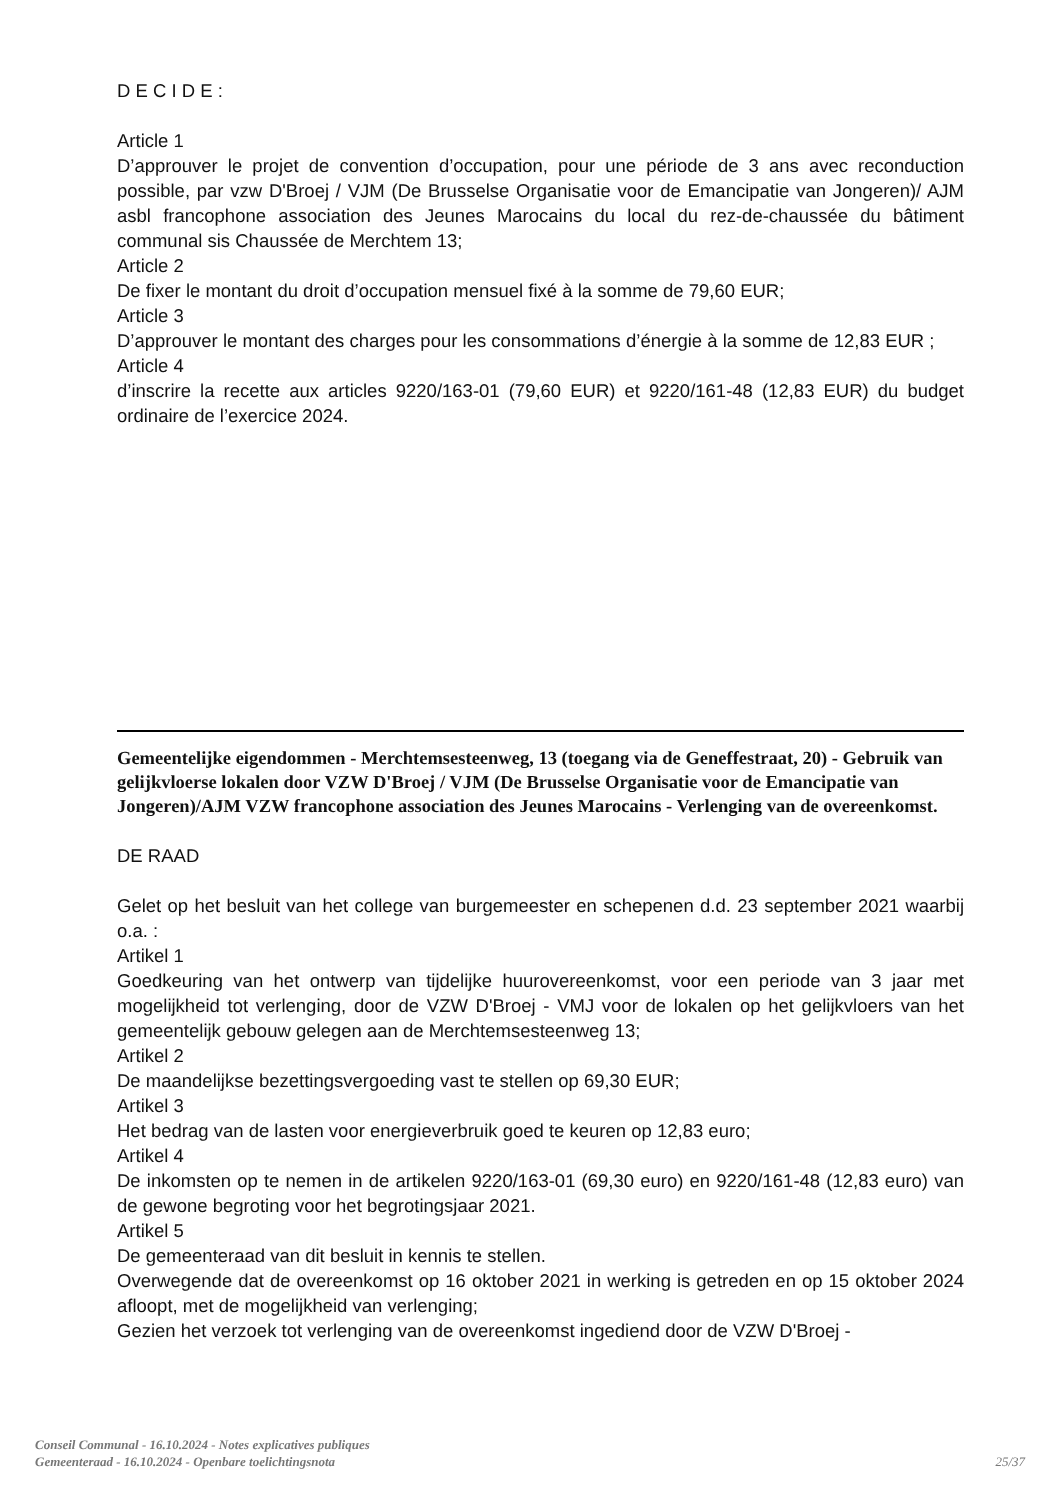D E C I D E :
Article 1
D’approuver le projet de convention d’occupation, pour une période de 3 ans avec reconduction possible, par vzw D'Broej / VJM (De Brusselse Organisatie voor de Emancipatie van Jongeren)/ AJM asbl francophone association des Jeunes Marocains du local du rez-de-chaussée du bâtiment communal sis Chaussée de Merchtem 13;
Article 2
De fixer le montant du droit d’occupation mensuel fixé à la somme de 79,60 EUR;
Article 3
D’approuver le montant des charges pour les consommations d’énergie à la somme de 12,83 EUR ;
Article 4
d’inscrire la recette aux articles 9220/163-01 (79,60 EUR) et 9220/161-48 (12,83 EUR) du budget ordinaire de l’exercice 2024.
Gemeentelijke eigendommen - Merchtemsesteenweg, 13 (toegang via de Geneffestraat, 20) - Gebruik van gelijkvloerse lokalen door VZW D'Broej / VJM (De Brusselse Organisatie voor de Emancipatie van Jongeren)/AJM VZW francophone association des Jeunes Marocains - Verlenging van de overeenkomst.
DE RAAD
Gelet op het besluit van het college van burgemeester en schepenen d.d. 23 september 2021 waarbij o.a. :
Artikel 1
Goedkeuring van het ontwerp van tijdelijke huurovereenkomst, voor een periode van 3 jaar met mogelijkheid tot verlenging, door de VZW D'Broej - VMJ voor de lokalen op het gelijkvloers van het gemeentelijk gebouw gelegen aan de Merchtemsesteenweg 13;
Artikel 2
De maandelijkse bezettingsvergoeding vast te stellen op 69,30 EUR;
Artikel 3
Het bedrag van de lasten voor energieverbruik goed te keuren op 12,83 euro;
Artikel 4
De inkomsten op te nemen in de artikelen 9220/163-01 (69,30 euro) en 9220/161-48 (12,83 euro) van de gewone begroting voor het begrotingsjaar 2021.
Artikel 5
De gemeenteraad van dit besluit in kennis te stellen.
Overwegende dat de overeenkomst op 16 oktober 2021 in werking is getreden en op 15 oktober 2024 afloopt, met de mogelijkheid van verlenging;
Gezien het verzoek tot verlenging van de overeenkomst ingediend door de VZW D'Broej -
Conseil Communal - 16.10.2024 - Notes explicatives publiques
Gemeenteraad - 16.10.2024 - Openbare toelichtingsnota 25/37